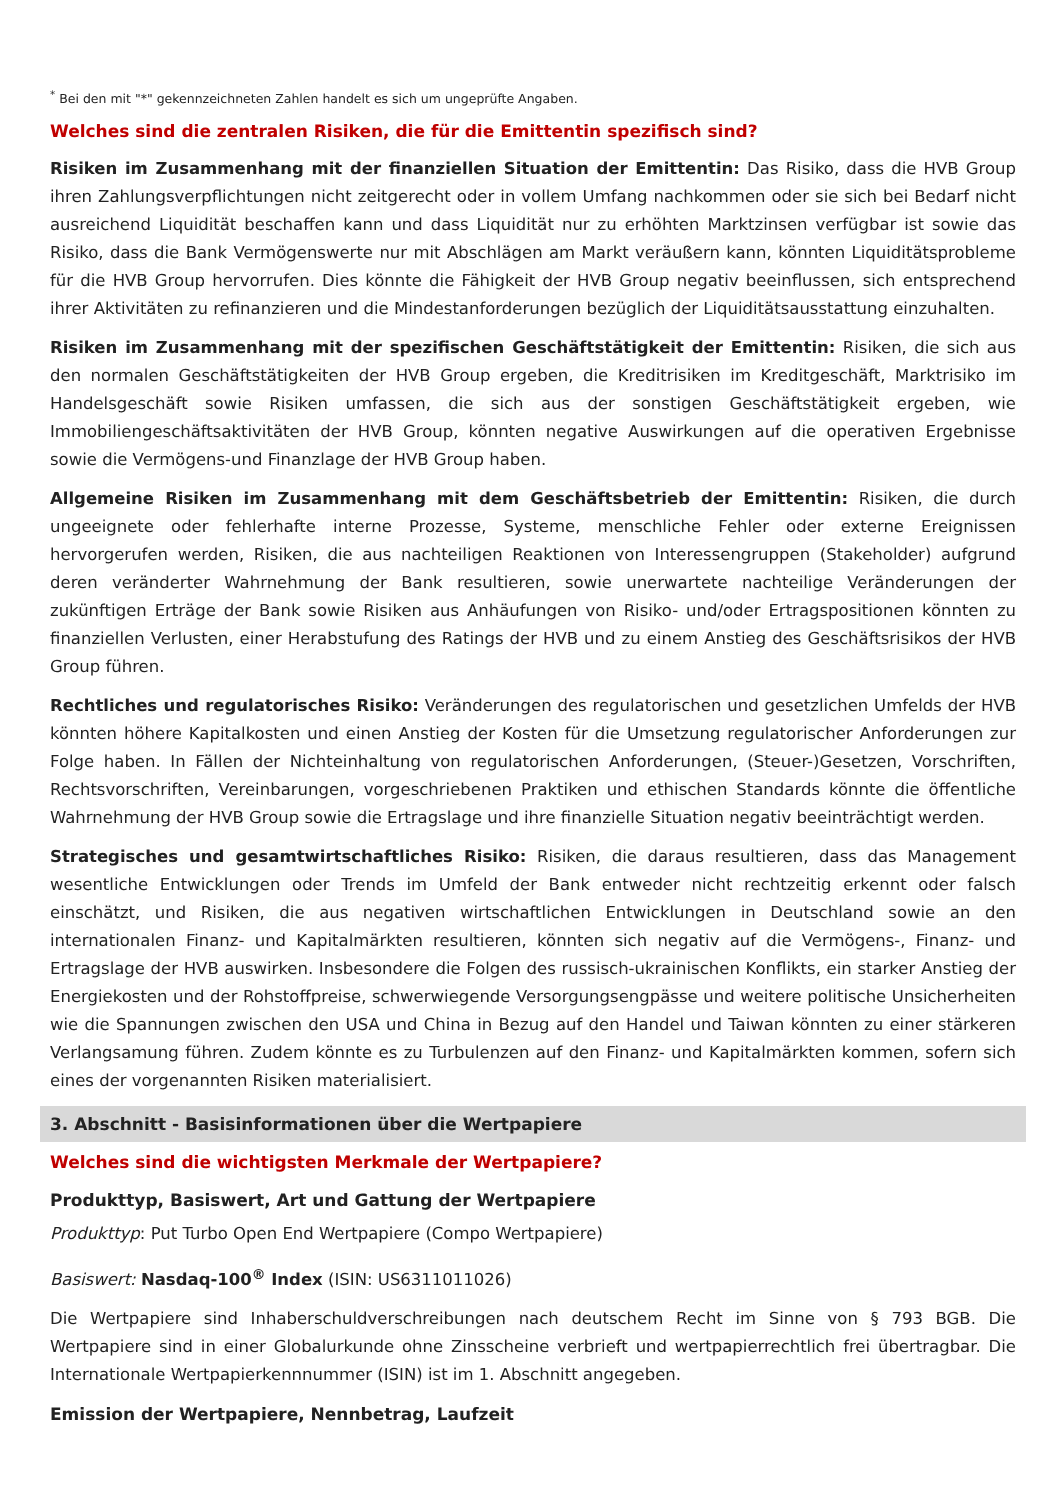<sup>*</sup> Bei den mit "*" gekennzeichneten Zahlen handelt es sich um ungeprüfte Angaben.
Welches sind die zentralen Risiken, die für die Emittentin spezifisch sind?
Risiken im Zusammenhang mit der finanziellen Situation der Emittentin: Das Risiko, dass die HVB Group ihren Zahlungsverpflichtungen nicht zeitgerecht oder in vollem Umfang nachkommen oder sie sich bei Bedarf nicht ausreichend Liquidität beschaffen kann und dass Liquidität nur zu erhöhten Marktzinsen verfügbar ist sowie das Risiko, dass die Bank Vermögenswerte nur mit Abschlägen am Markt veräußern kann, könnten Liquiditätsprobleme für die HVB Group hervorrufen. Dies könnte die Fähigkeit der HVB Group negativ beeinflussen, sich entsprechend ihrer Aktivitäten zu refinanzieren und die Mindestanforderungen bezüglich der Liquiditätsausstattung einzuhalten.
Risiken im Zusammenhang mit der spezifischen Geschäftstätigkeit der Emittentin: Risiken, die sich aus den normalen Geschäftstätigkeiten der HVB Group ergeben, die Kreditrisiken im Kreditgeschäft, Marktrisiko im Handelsgeschäft sowie Risiken umfassen, die sich aus der sonstigen Geschäftstätigkeit ergeben, wie Immobiliengeschäftsaktivitäten der HVB Group, könnten negative Auswirkungen auf die operativen Ergebnisse sowie die Vermögens-und Finanzlage der HVB Group haben.
Allgemeine Risiken im Zusammenhang mit dem Geschäftsbetrieb der Emittentin: Risiken, die durch ungeeignete oder fehlerhafte interne Prozesse, Systeme, menschliche Fehler oder externe Ereignissen hervorgerufen werden, Risiken, die aus nachteiligen Reaktionen von Interessengruppen (Stakeholder) aufgrund deren veränderter Wahrnehmung der Bank resultieren, sowie unerwartete nachteilige Veränderungen der zukünftigen Erträge der Bank sowie Risiken aus Anhäufungen von Risiko- und/oder Ertragspositionen könnten zu finanziellen Verlusten, einer Herabstufung des Ratings der HVB und zu einem Anstieg des Geschäftsrisikos der HVB Group führen.
Rechtliches und regulatorisches Risiko: Veränderungen des regulatorischen und gesetzlichen Umfelds der HVB könnten höhere Kapitalkosten und einen Anstieg der Kosten für die Umsetzung regulatorischer Anforderungen zur Folge haben. In Fällen der Nichteinhaltung von regulatorischen Anforderungen, (Steuer-)Gesetzen, Vorschriften, Rechtsvorschriften, Vereinbarungen, vorgeschriebenen Praktiken und ethischen Standards könnte die öffentliche Wahrnehmung der HVB Group sowie die Ertragslage und ihre finanzielle Situation negativ beeinträchtigt werden.
Strategisches und gesamtwirtschaftliches Risiko: Risiken, die daraus resultieren, dass das Management wesentliche Entwicklungen oder Trends im Umfeld der Bank entweder nicht rechtzeitig erkennt oder falsch einschätzt, und Risiken, die aus negativen wirtschaftlichen Entwicklungen in Deutschland sowie an den internationalen Finanz- und Kapitalmärkten resultieren, könnten sich negativ auf die Vermögens-, Finanz- und Ertragslage der HVB auswirken. Insbesondere die Folgen des russisch-ukrainischen Konflikts, ein starker Anstieg der Energiekosten und der Rohstoffpreise, schwerwiegende Versorgungsengpässe und weitere politische Unsicherheiten wie die Spannungen zwischen den USA und China in Bezug auf den Handel und Taiwan könnten zu einer stärkeren Verlangsamung führen. Zudem könnte es zu Turbulenzen auf den Finanz- und Kapitalmärkten kommen, sofern sich eines der vorgenannten Risiken materialisiert.
3. Abschnitt - Basisinformationen über die Wertpapiere
Welches sind die wichtigsten Merkmale der Wertpapiere?
Produkttyp, Basiswert, Art und Gattung der Wertpapiere
Produkttyp: Put Turbo Open End Wertpapiere (Compo Wertpapiere)
Basiswert: Nasdaq-100<sup>®</sup> Index (ISIN: US6311011026)
Die Wertpapiere sind Inhaberschuldverschreibungen nach deutschem Recht im Sinne von § 793 BGB. Die Wertpapiere sind in einer Globalurkunde ohne Zinsscheine verbrieft und wertpapierrechtlich frei übertragbar. Die Internationale Wertpapierkennnummer (ISIN) ist im 1. Abschnitt angegeben.
Emission der Wertpapiere, Nennbetrag, Laufzeit